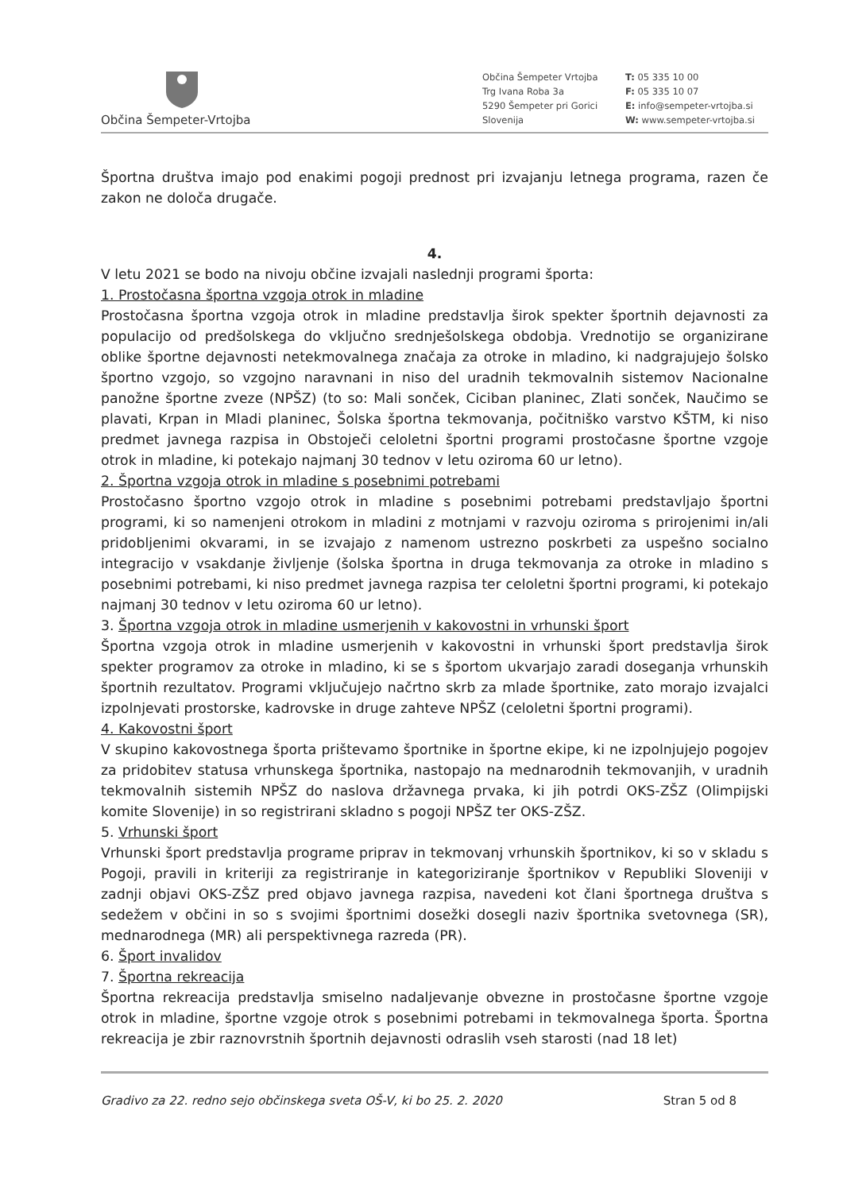Občina Šempeter-Vrtojba
Občina Šempeter Vrtojba
Trg Ivana Roba 3a
5290 Šempeter pri Gorici
Slovenija
T: 05 335 10 00
F: 05 335 10 07
E: info@sempeter-vrtojba.si
W: www.sempeter-vrtojba.si
Športna društva imajo pod enakimi pogoji prednost pri izvajanju letnega programa, razen če zakon ne določa drugače.
4.
V letu 2021 se bodo na nivoju občine izvajali naslednji programi športa:
1. Prostočasna športna vzgoja otrok in mladine
Prostočasna športna vzgoja otrok in mladine predstavlja širok spekter športnih dejavnosti za populacijo od predšolskega do vključno srednješolskega obdobja. Vrednotijo se organizirane oblike športne dejavnosti netekmovalnega značaja za otroke in mladino, ki nadgrajujejo šolsko športno vzgojo, so vzgojno naravnani in niso del uradnih tekmovalnih sistemov Nacionalne panožne športne zveze (NPŠZ) (to so: Mali sonček, Ciciban planinec, Zlati sonček, Naučimo se plavati, Krpan in Mladi planinec, Šolska športna tekmovanja, počitniško varstvo KŠTM, ki niso predmet javnega razpisa in Obstoječi celoletni športni programi prostočasne športne vzgoje otrok in mladine, ki potekajo najmanj 30 tednov v letu oziroma 60 ur letno).
2. Športna vzgoja otrok in mladine s posebnimi potrebami
Prostočasno športno vzgojo otrok in mladine s posebnimi potrebami predstavljajo športni programi, ki so namenjeni otrokom in mladini z motnjami v razvoju oziroma s prirojenimi in/ali pridobljenimi okvarami, in se izvajajo z namenom ustrezno poskrbeti za uspešno socialno integracijo v vsakdanje življenje (šolska športna in druga tekmovanja za otroke in mladino s posebnimi potrebami, ki niso predmet javnega razpisa ter celoletni športni programi, ki potekajo najmanj 30 tednov v letu oziroma 60 ur letno).
3. Športna vzgoja otrok in mladine usmerjenih v kakovostni in vrhunski šport
Športna vzgoja otrok in mladine usmerjenih v kakovostni in vrhunski šport predstavlja širok spekter programov za otroke in mladino, ki se s športom ukvarjajo zaradi doseganja vrhunskih športnih rezultatov. Programi vključujejo načrtno skrb za mlade športnike, zato morajo izvajalci izpolnjevati prostorske, kadrovske in druge zahteve NPŠZ (celoletni športni programi).
4. Kakovostni šport
V skupino kakovostnega športa prištevamo športnike in športne ekipe, ki ne izpolnjujejo pogojev za pridobitev statusa vrhunskega športnika, nastopajo na mednarodnih tekmovanjih, v uradnih tekmovalnih sistemih NPŠZ do naslova državnega prvaka, ki jih potrdi OKS-ZŠZ (Olimpijski komite Slovenije) in so registrirani skladno s pogoji NPŠZ ter OKS-ZŠZ.
5. Vrhunski šport
Vrhunski šport predstavlja programe priprav in tekmovanj vrhunskih športnikov, ki so v skladu s Pogoji, pravili in kriteriji za registriranje in kategoriziranje športnikov v Republiki Sloveniji v zadnji objavi OKS-ZŠZ pred objavo javnega razpisa, navedeni kot člani športnega društva s sedežem v občini in so s svojimi športnimi dosežki dosegli naziv športnika svetovnega (SR), mednarodnega (MR) ali perspektivnega razreda (PR).
6. Šport invalidov
7. Športna rekreacija
Športna rekreacija predstavlja smiselno nadaljevanje obvezne in prostočasne športne vzgoje otrok in mladine, športne vzgoje otrok s posebnimi potrebami in tekmovalnega športa. Športna rekreacija je zbir raznovrstnih športnih dejavnosti odraslih vseh starosti (nad 18 let)
Gradivo za 22. redno sejo občinskega sveta OŠ-V, ki bo 25. 2. 2020 Stran 5 od 8